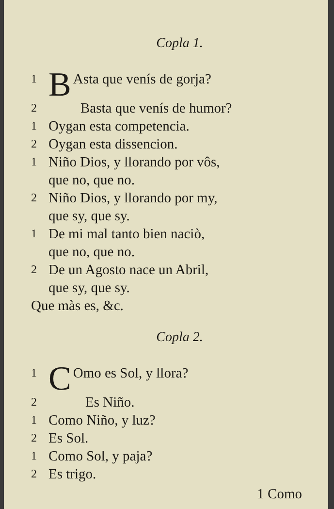Copla 1.
1 B Asta que venís de gorja?
2 Basta que venís de humor?
1 Oygan esta competencia.
2 Oygan esta dissencion.
1 Niño Dios, y llorando por vôs,
que no, que no.
2 Niño Dios, y llorando por my,
que sy, que sy.
1 De mi mal tanto bien naciò,
que no, que no.
2 De un Agosto nace un Abril,
que sy, que sy.
Que màs es, &c.
Copla 2.
1 C Omo es Sol, y llora?
2 Es Niño.
1 Como Niño, y luz?
2 Es Sol.
1 Como Sol, y paja?
2 Es trigo.
1 Como